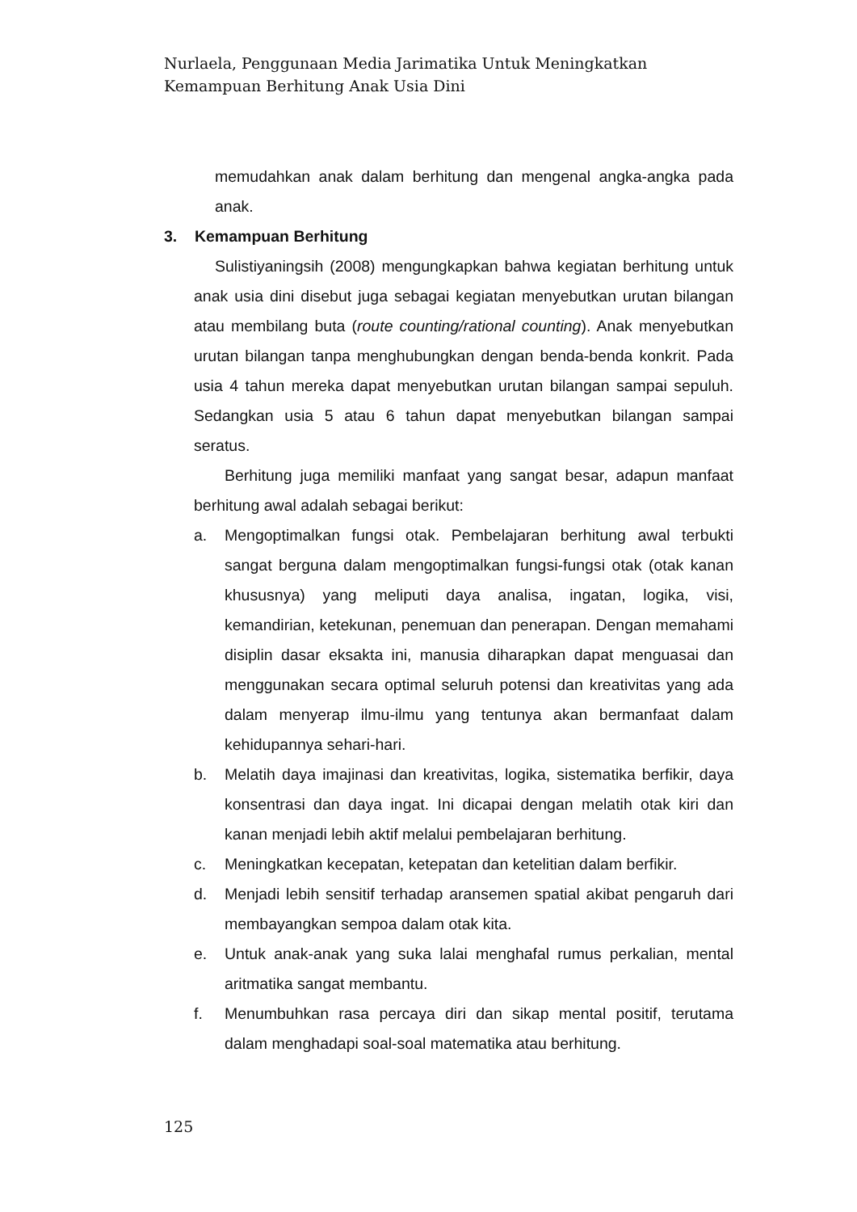Nurlaela, Penggunaan Media Jarimatika Untuk Meningkatkan Kemampuan Berhitung Anak Usia Dini
memudahkan anak dalam berhitung dan mengenal angka-angka pada anak.
3. Kemampuan Berhitung
Sulistiyaningsih (2008) mengungkapkan bahwa kegiatan berhitung untuk anak usia dini disebut juga sebagai kegiatan menyebutkan urutan bilangan atau membilang buta (route counting/rational counting). Anak menyebutkan urutan bilangan tanpa menghubungkan dengan benda-benda konkrit. Pada usia 4 tahun mereka dapat menyebutkan urutan bilangan sampai sepuluh. Sedangkan usia 5 atau 6 tahun dapat menyebutkan bilangan sampai seratus.
Berhitung juga memiliki manfaat yang sangat besar, adapun manfaat berhitung awal adalah sebagai berikut:
a. Mengoptimalkan fungsi otak. Pembelajaran berhitung awal terbukti sangat berguna dalam mengoptimalkan fungsi-fungsi otak (otak kanan khususnya) yang meliputi daya analisa, ingatan, logika, visi, kemandirian, ketekunan, penemuan dan penerapan. Dengan memahami disiplin dasar eksakta ini, manusia diharapkan dapat menguasai dan menggunakan secara optimal seluruh potensi dan kreativitas yang ada dalam menyerap ilmu-ilmu yang tentunya akan bermanfaat dalam kehidupannya sehari-hari.
b. Melatih daya imajinasi dan kreativitas, logika, sistematika berfikir, daya konsentrasi dan daya ingat. Ini dicapai dengan melatih otak kiri dan kanan menjadi lebih aktif melalui pembelajaran berhitung.
c. Meningkatkan kecepatan, ketepatan dan ketelitian dalam berfikir.
d. Menjadi lebih sensitif terhadap aransemen spatial akibat pengaruh dari membayangkan sempoa dalam otak kita.
e. Untuk anak-anak yang suka lalai menghafal rumus perkalian, mental aritmatika sangat membantu.
f. Menumbuhkan rasa percaya diri dan sikap mental positif, terutama dalam menghadapi soal-soal matematika atau berhitung.
125